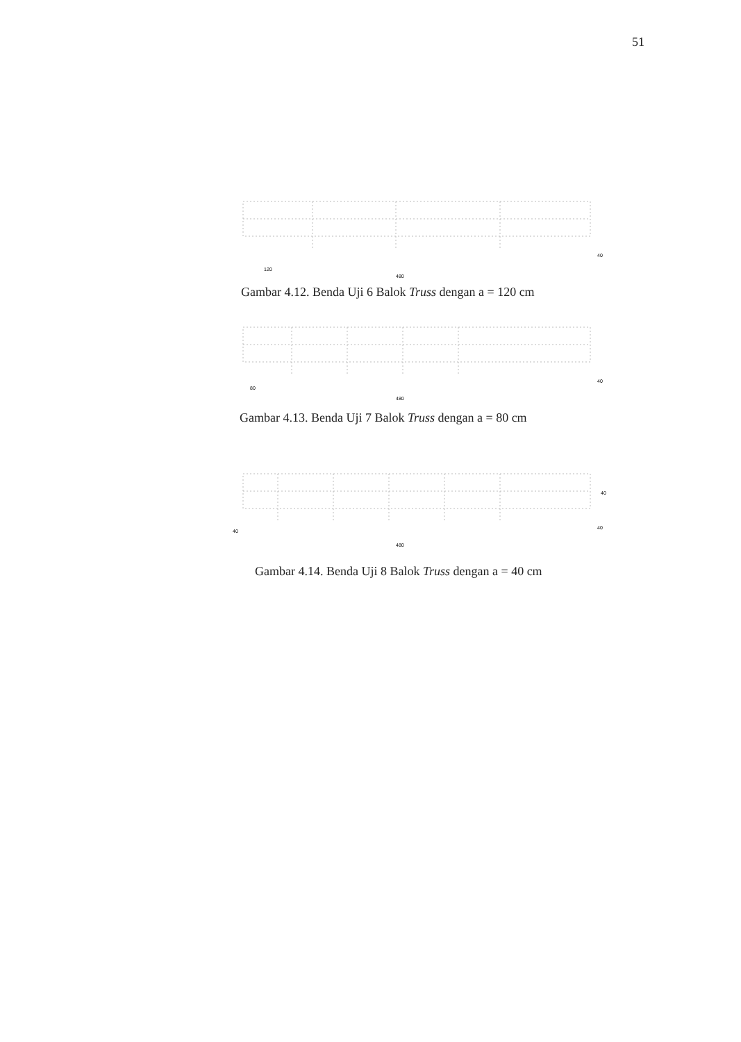51
120
480
40
Gambar 4.12. Benda Uji 6 Balok Truss dengan a = 120 cm
80
480
40
Gambar 4.13. Benda Uji 7 Balok Truss dengan a = 80 cm
40
480
40
40
Gambar 4.14. Benda Uji 8 Balok Truss dengan a = 40 cm